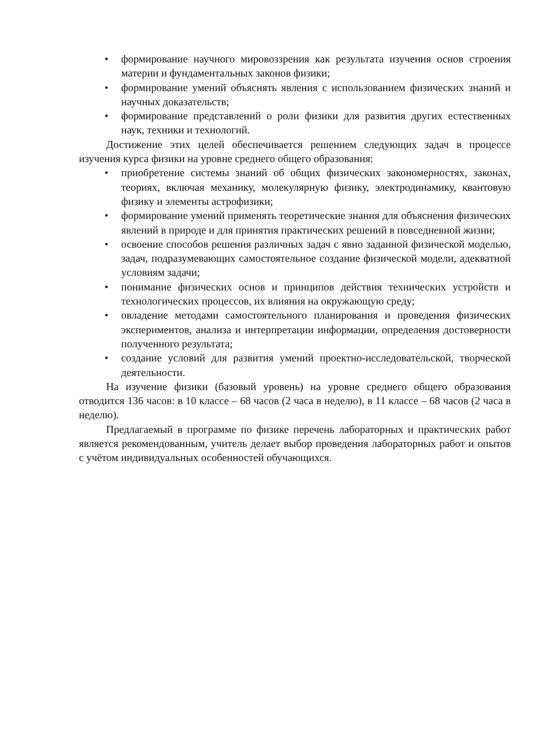• формирование научного мировоззрения как результата изучения основ строения материи и фундаментальных законов физики;
• формирование умений объяснять явления с использованием физических знаний и научных доказательств;
• формирование представлений о роли физики для развития других естественных наук, техники и технологий.
Достижение этих целей обеспечивается решением следующих задач в процессе изучения курса физики на уровне среднего общего образования:
• приобретение системы знаний об общих физических закономерностях, законах, теориях, включая механику, молекулярную физику, электродинамику, квантовую физику и элементы астрофизики;
• формирование умений применять теоретические знания для объяснения физических явлений в природе и для принятия практических решений в повседневной жизни;
• освоение способов решения различных задач с явно заданной физической моделью, задач, подразумевающих самостоятельное создание физической модели, адекватной условиям задачи;
• понимание физических основ и принципов действия технических устройств и технологических процессов, их влияния на окружающую среду;
• овладение методами самостоятельного планирования и проведения физических экспериментов, анализа и интерпретации информации, определения достоверности полученного результата;
• создание условий для развития умений проектно-исследовательской, творческой деятельности.
На изучение физики (базовый уровень) на уровне среднего общего образования отводится 136 часов: в 10 классе – 68 часов (2 часа в неделю), в 11 классе – 68 часов (2 часа в неделю).
Предлагаемый в программе по физике перечень лабораторных и практических работ является рекомендованным, учитель делает выбор проведения лабораторных работ и опытов с учётом индивидуальных особенностей обучающихся.